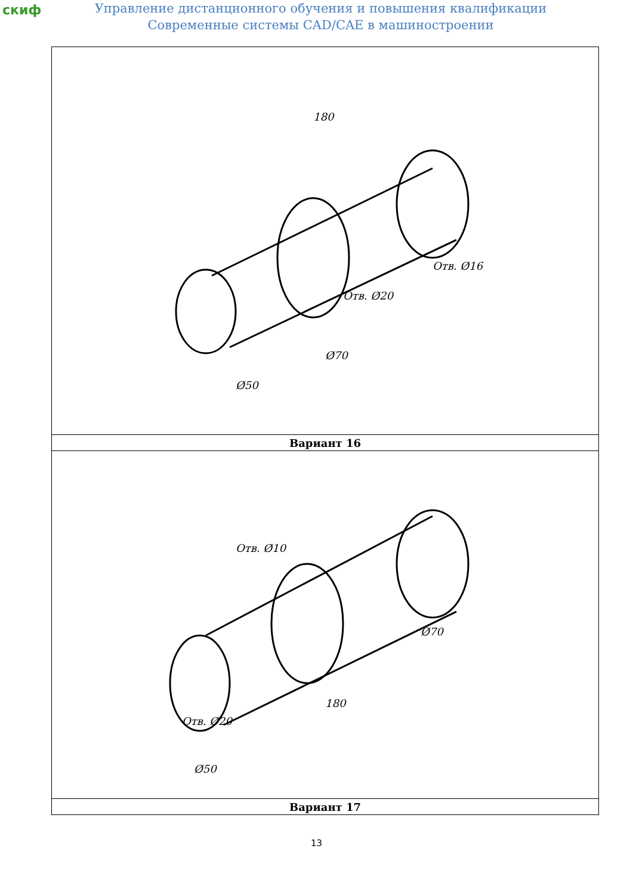скиф
Управление дистанционного обучения и повышения квалификации
Современные системы CAD/CAE в машиностроении
| 180 Ø50 Ø70 Отв. Ø20 Отв. Ø16 |
| Вариант 16 |
| Отв. Ø10 Отв. Ø20 180 Ø50 Ø70 |
| Вариант 17 |
13